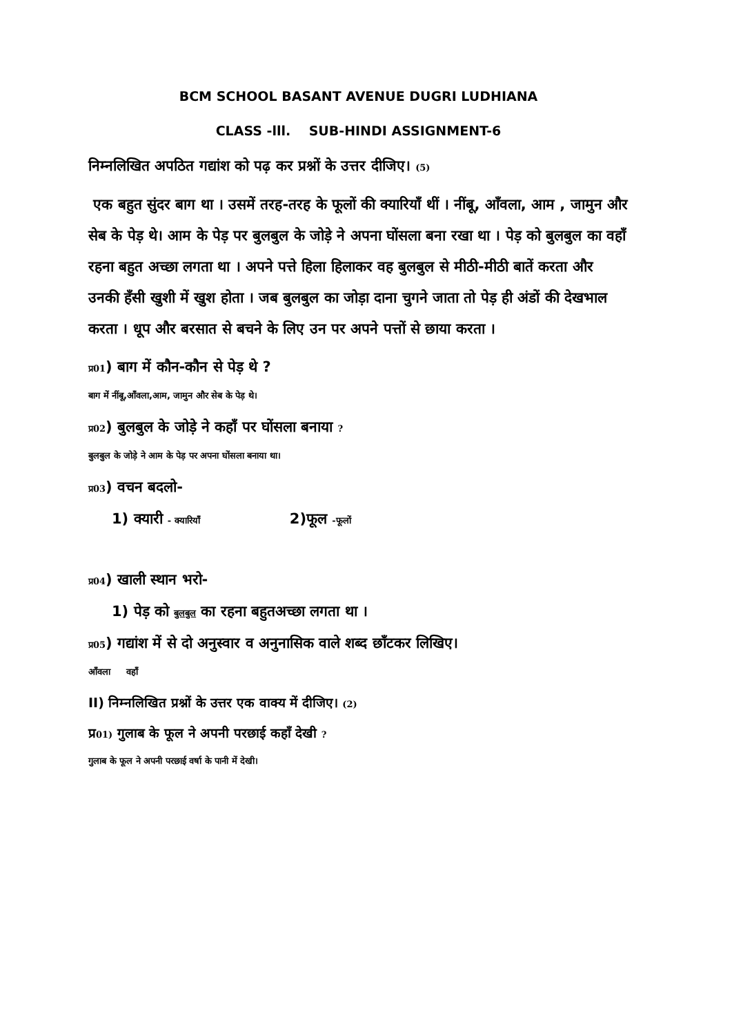BCM SCHOOL BASANT AVENUE DUGRI LUDHIANA
CLASS -lll. SUB-HINDI ASSIGNMENT-6
निम्नलिखित अपठित गद्यांश को पढ़ कर प्रश्नों के उत्तर दीजिए। (5)
एक बहुत सुंदर बाग था । उसमें तरह-तरह के फूलों की क्यारियाँ थीं । नींबू, आँवला, आम , जामुन और सेब के पेड़ थे। आम के पेड़ पर बुलबुल के जोड़े ने अपना घोंसला बना रखा था । पेड़ को बुलबुल का वहाँ रहना बहुत अच्छा लगता था । अपने पत्ते हिला हिलाकर वह बुलबुल से मीठी-मीठी बातें करता और उनकी हँसी खुशी में खुश होता । जब बुलबुल का जोड़ा दाना चुगने जाता तो पेड़ ही अंडों की देखभाल करता । धूप और बरसात से बचने के लिए उन पर अपने पत्तों से छाया करता ।
प्र01) बाग में कौन-कौन से पेड़ थे ?
बाग में नींबू,आँवला,आम, जामुन और सेब के पेड़ थे।
प्र02) बुलबुल के जोड़े ने कहाँ पर घोंसला बनाया ?
बुलबुल के जोड़े ने आम के पेड़ पर अपना घोंसला बनाया था।
प्र03) वचन बदलो-
1) क्यारी - क्यारियाँ 2)फूल -फूलों
प्र04) खाली स्थान भरो-
1) पेड़ को बुलबुल का रहना बहुतअच्छा लगता था ।
प्र05) गद्यांश में से दो अनुस्वार व अनुनासिक वाले शब्द छाँटकर लिखिए।
आँवला वहाँ
II) निम्नलिखित प्रश्नों के उत्तर एक वाक्य में दीजिए। (2)
प्र01) गुलाब के फूल ने अपनी परछाई कहाँ देखी ?
गुलाब के फूल ने अपनी परछाई वर्षा के पानी में देखी।